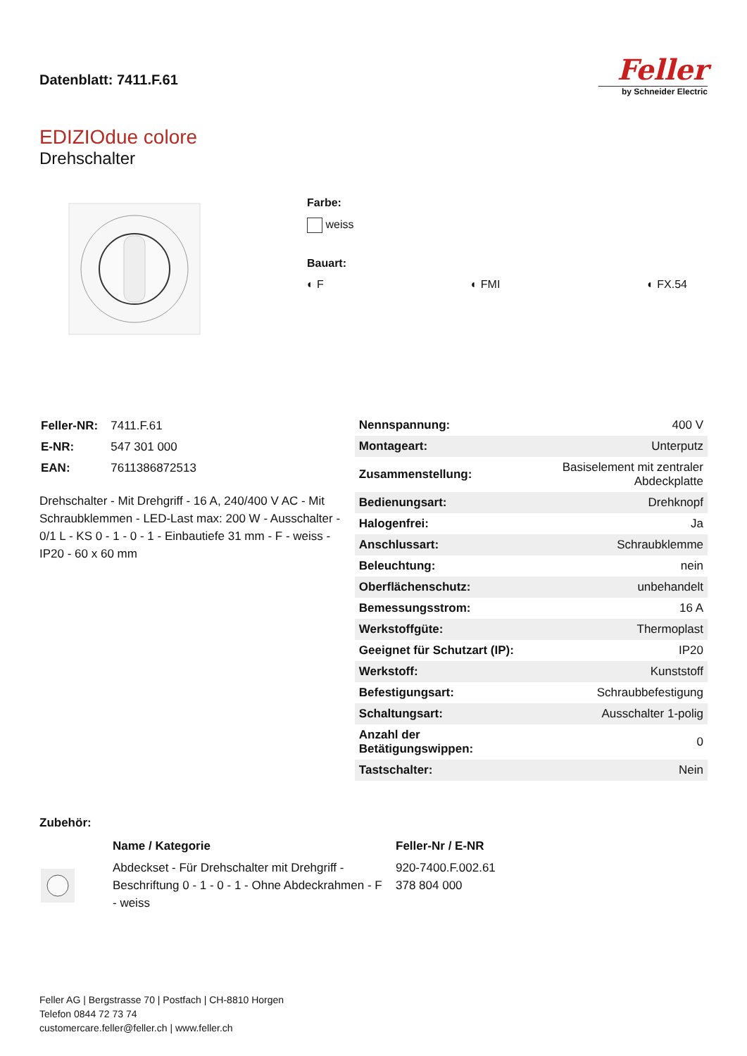Datenblatt: 7411.F.61
Feller
by Schneider Electric
EDIZIOdue colore
Drehschalter
Farbe:
weiss
Bauart:
◐ F ◐ FMI ◐ FX.54
| Feller-NR: | 7411.F.61 |
| E-NR: | 547 301 000 |
| EAN: | 7611386872513 |
Drehschalter - Mit Drehgriff - 16 A, 240/400 V AC - Mit Schraubklemmen - LED-Last max: 200 W - Ausschalter - 0/1 L - KS 0 - 1 - 0 - 1 - Einbautiefe 31 mm - F - weiss - IP20 - 60 x 60 mm
| Nennspannung: | 400 V |
| Montageart: | Unterputz |
| Zusammenstellung: | Basiselement mit zentraler Abdeckplatte |
| Bedienungsart: | Drehknopf |
| Halogenfrei: | Ja |
| Anschlussart: | Schraubklemme |
| Beleuchtung: | nein |
| Oberflächenschutz: | unbehandelt |
| Bemessungsstrom: | 16 A |
| Werkstoffgüte: | Thermoplast |
| Geeignet für Schutzart (IP): | IP20 |
| Werkstoff: | Kunststoff |
| Befestigungsart: | Schraubbefestigung |
| Schaltungsart: | Ausschalter 1-polig |
| Anzahl der Betätigungswippen: | 0 |
| Tastschalter: | Nein |
Zubehör:
| | Name / Kategorie | Feller-Nr / E-NR |
| | Abdeckset - Für Drehschalter mit Drehgriff - Beschriftung 0 - 1 - 0 - 1 - Ohne Abdeckrahmen - F - weiss | 920-7400.F.002.61 378 804 000 |
Feller AG | Bergstrasse 70 | Postfach | CH-8810 Horgen
Telefon 0844 72 73 74
customercare.feller@feller.ch | www.feller.ch